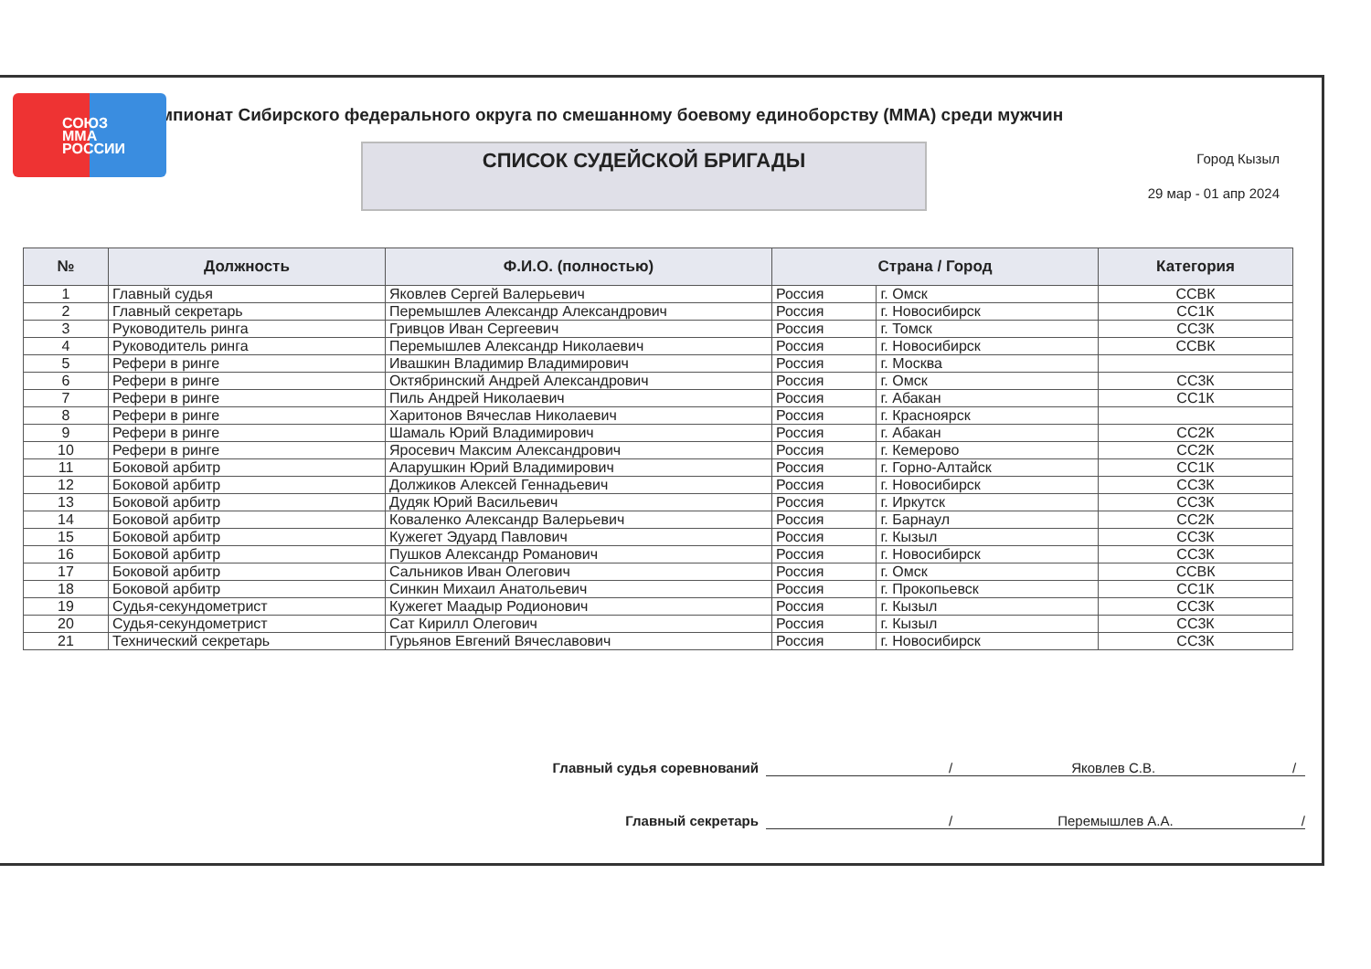СОЮЗ
ММА
РОССИИ
мпионат Сибирского федерального округа по смешанному боевому единоборству (ММА) среди мужчин
СПИСОК СУДЕЙСКОЙ БРИГАДЫ
Город Кызыл
29 мар - 01 апр 2024
| № | Должность | Ф.И.О. (полностью) | Страна / Город | | Категория |
| --- | --- | --- | --- | --- | --- |
| 1 | Главный судья | Яковлев Сергей Валерьевич | Россия | г. Омск | ССВК |
| 2 | Главный секретарь | Перемышлев Александр Александрович | Россия | г. Новосибирск | СС1К |
| 3 | Руководитель ринга | Гривцов Иван Сергеевич | Россия | г. Томск | СС3К |
| 4 | Руководитель ринга | Перемышлев Александр Николаевич | Россия | г. Новосибирск | ССВК |
| 5 | Рефери в ринге | Ивашкин Владимир Владимирович | Россия | г. Москва | |
| 6 | Рефери в ринге | Октябринский Андрей Александрович | Россия | г. Омск | СС3К |
| 7 | Рефери в ринге | Пиль Андрей Николаевич | Россия | г. Абакан | СС1К |
| 8 | Рефери в ринге | Харитонов Вячеслав Николаевич | Россия | г. Красноярск | |
| 9 | Рефери в ринге | Шамаль Юрий Владимирович | Россия | г. Абакан | СС2К |
| 10 | Рефери в ринге | Яросевич Максим Александрович | Россия | г. Кемерово | СС2К |
| 11 | Боковой арбитр | Аларушкин Юрий Владимирович | Россия | г. Горно-Алтайск | СС1К |
| 12 | Боковой арбитр | Должиков Алексей Геннадьевич | Россия | г. Новосибирск | СС3К |
| 13 | Боковой арбитр | Дудяк Юрий Васильевич | Россия | г. Иркутск | СС3К |
| 14 | Боковой арбитр | Коваленко Александр Валерьевич | Россия | г. Барнаул | СС2К |
| 15 | Боковой арбитр | Кужегет Эдуард Павлович | Россия | г. Кызыл | СС3К |
| 16 | Боковой арбитр | Пушков Александр Романович | Россия | г. Новосибирск | СС3К |
| 17 | Боковой арбитр | Сальников Иван Олегович | Россия | г. Омск | ССВК |
| 18 | Боковой арбитр | Синкин Михаил Анатольевич | Россия | г. Прокопьевск | СС1К |
| 19 | Судья-секундометрист | Кужегет Маадыр Родионович | Россия | г. Кызыл | СС3К |
| 20 | Судья-секундометрист | Сат Кирилл Олегович | Россия | г. Кызыл | СС3К |
| 21 | Технический секретарь | Гурьянов Евгений Вячеславович | Россия | г. Новосибирск | СС3К |
Главный судья соревнований / Яковлев С.В. /
Главный секретарь / Перемышлев А.А. /